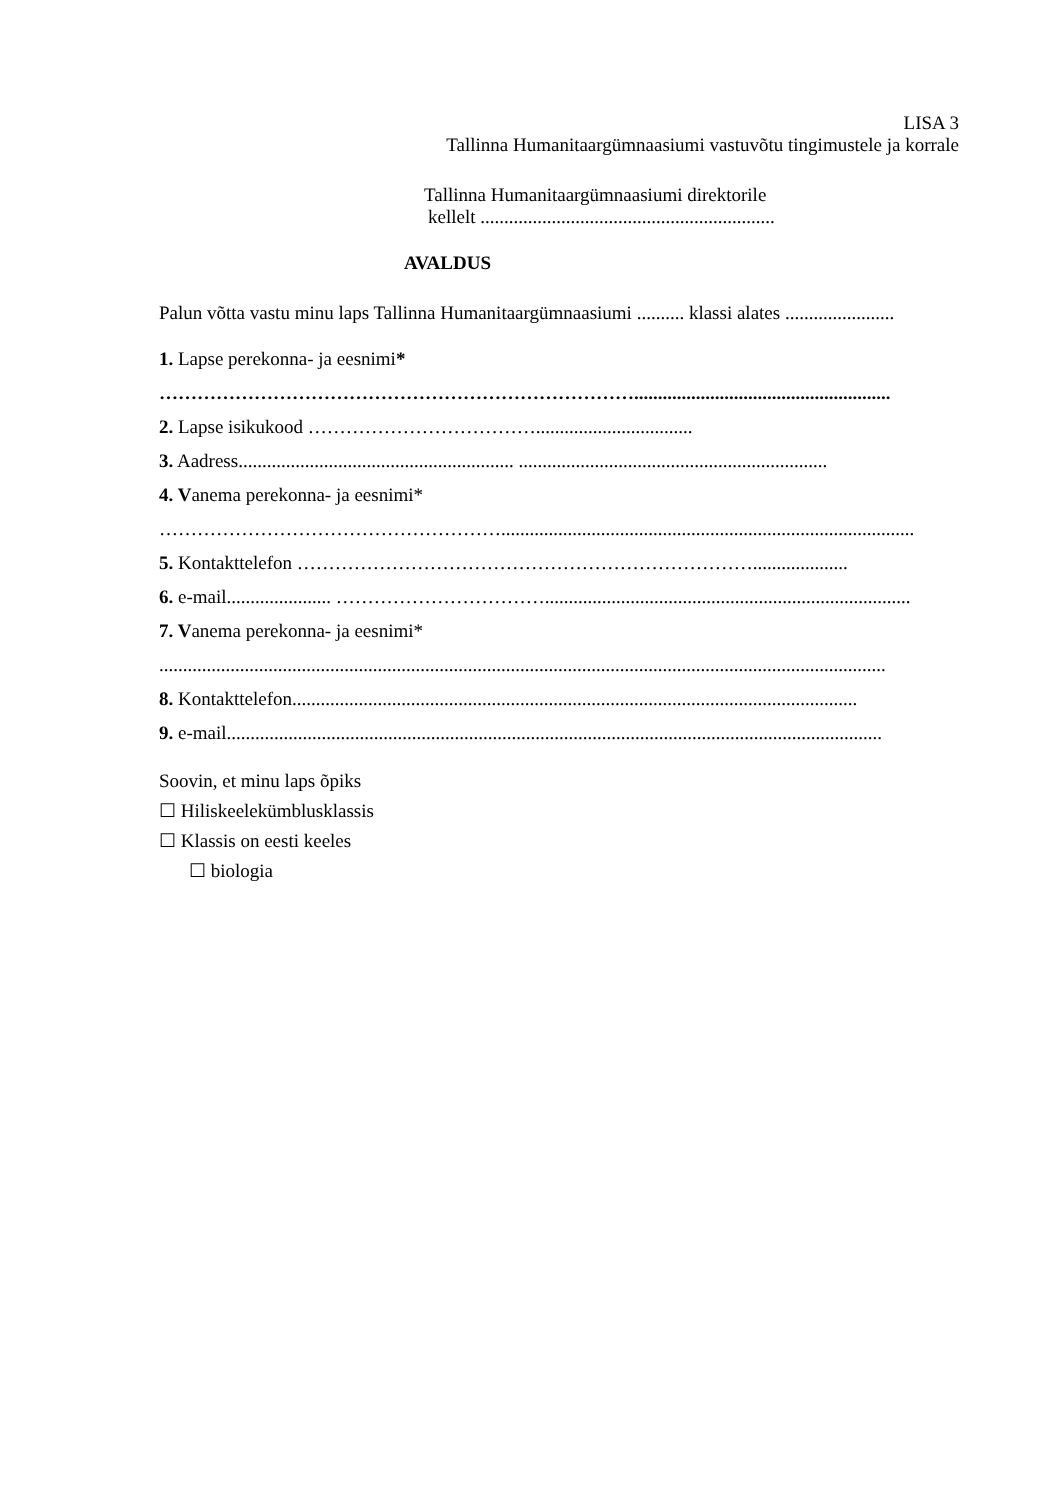LISA 3
Tallinna Humanitaargümnaasiumi vastuvõtu tingimustele ja korrale
Tallinna Humanitaargümnaasiumi direktorile
kellelt ..............................................................
AVALDUS
Palun võtta vastu minu laps Tallinna Humanitaargümnaasiumi .......... klassi alates .......................
1. Lapse perekonna- ja eesnimi*
…………………………………………………………………......................................................
2. Lapse isikukood ……………………………….................................
3. Aadress.......................................................... .................................................................
4. Vanema perekonna- ja eesnimi*
……………………………………………….......................................................................................
5. Kontakttelefon ………………………………………………………………....................
6. e-mail...................... …………………………….............................................................................
7. Vanema perekonna- ja eesnimi*
.........................................................................................................................................................
8. Kontakttelefon.......................................................................................................................
9. e-mail..........................................................................................................................................
Soovin, et minu laps õpiks
☐ Hiliskeelekümblusklassis
☐ Klassis on eesti keeles
☐ biologia